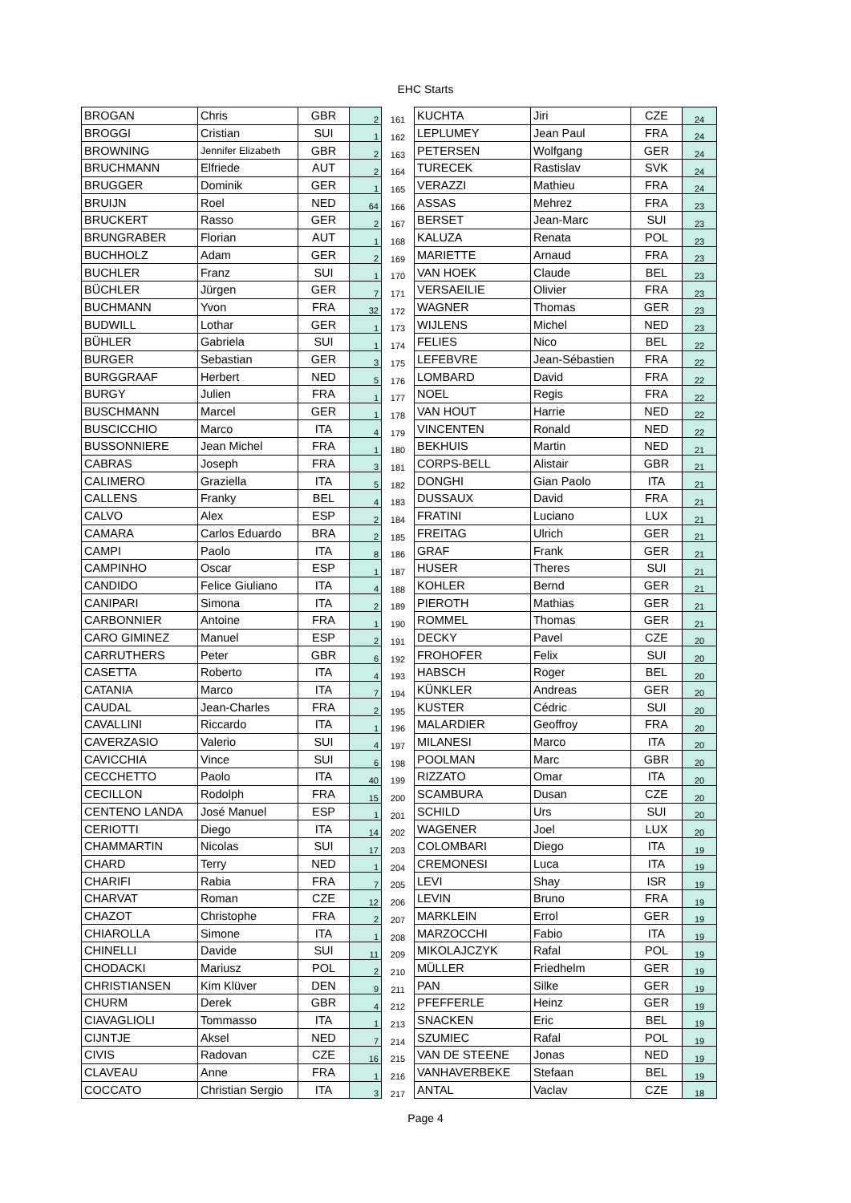EHC Starts
| BROGAN | Chris | GBR | 2 | 161 | KUCHTA | Jiri | CZE | 24 |
| BROGGI | Cristian | SUI | 1 | 162 | LEPLUMEY | Jean Paul | FRA | 24 |
| BROWNING | Jennifer Elizabeth | GBR | 2 | 163 | PETERSEN | Wolfgang | GER | 24 |
| BRUCHMANN | Elfriede | AUT | 2 | 164 | TURECEK | Rastislav | SVK | 24 |
| BRUGGER | Dominik | GER | 1 | 165 | VERAZZI | Mathieu | FRA | 24 |
| BRUIJN | Roel | NED | 64 | 166 | ASSAS | Mehrez | FRA | 23 |
| BRUCKERT | Rasso | GER | 2 | 167 | BERSET | Jean-Marc | SUI | 23 |
| BRUNGRABER | Florian | AUT | 1 | 168 | KALUZA | Renata | POL | 23 |
| BUCHHOLZ | Adam | GER | 2 | 169 | MARIETTE | Arnaud | FRA | 23 |
| BUCHLER | Franz | SUI | 1 | 170 | VAN HOEK | Claude | BEL | 23 |
| BÜCHLER | Jürgen | GER | 7 | 171 | VERSAEILIE | Olivier | FRA | 23 |
| BUCHMANN | Yvon | FRA | 32 | 172 | WAGNER | Thomas | GER | 23 |
| BUDWILL | Lothar | GER | 1 | 173 | WIJLENS | Michel | NED | 23 |
| BÜHLER | Gabriela | SUI | 1 | 174 | FELIES | Nico | BEL | 22 |
| BURGER | Sebastian | GER | 3 | 175 | LEFEBVRE | Jean-Sébastien | FRA | 22 |
| BURGGRAAF | Herbert | NED | 5 | 176 | LOMBARD | David | FRA | 22 |
| BURGY | Julien | FRA | 1 | 177 | NOEL | Regis | FRA | 22 |
| BUSCHMANN | Marcel | GER | 1 | 178 | VAN HOUT | Harrie | NED | 22 |
| BUSCICCHIO | Marco | ITA | 4 | 179 | VINCENTEN | Ronald | NED | 22 |
| BUSSONNIERE | Jean Michel | FRA | 1 | 180 | BEKHUIS | Martin | NED | 21 |
| CABRAS | Joseph | FRA | 3 | 181 | CORPS-BELL | Alistair | GBR | 21 |
| CALIMERO | Graziella | ITA | 5 | 182 | DONGHI | Gian Paolo | ITA | 21 |
| CALLENS | Franky | BEL | 4 | 183 | DUSSAUX | David | FRA | 21 |
| CALVO | Alex | ESP | 2 | 184 | FRATINI | Luciano | LUX | 21 |
| CAMARA | Carlos Eduardo | BRA | 2 | 185 | FREITAG | Ulrich | GER | 21 |
| CAMPI | Paolo | ITA | 8 | 186 | GRAF | Frank | GER | 21 |
| CAMPINHO | Oscar | ESP | 1 | 187 | HUSER | Theres | SUI | 21 |
| CANDIDO | Felice Giuliano | ITA | 4 | 188 | KOHLER | Bernd | GER | 21 |
| CANIPARI | Simona | ITA | 2 | 189 | PIEROTH | Mathias | GER | 21 |
| CARBONNIER | Antoine | FRA | 1 | 190 | ROMMEL | Thomas | GER | 21 |
| CARO GIMINEZ | Manuel | ESP | 2 | 191 | DECKY | Pavel | CZE | 20 |
| CARRUTHERS | Peter | GBR | 6 | 192 | FROHOFER | Felix | SUI | 20 |
| CASETTA | Roberto | ITA | 4 | 193 | HABSCH | Roger | BEL | 20 |
| CATANIA | Marco | ITA | 7 | 194 | KÜNKLER | Andreas | GER | 20 |
| CAUDAL | Jean-Charles | FRA | 2 | 195 | KUSTER | Cédric | SUI | 20 |
| CAVALLINI | Riccardo | ITA | 1 | 196 | MALARDIER | Geoffroy | FRA | 20 |
| CAVERZASIO | Valerio | SUI | 4 | 197 | MILANESI | Marco | ITA | 20 |
| CAVICCHIA | Vince | SUI | 6 | 198 | POOLMAN | Marc | GBR | 20 |
| CECCHETTO | Paolo | ITA | 40 | 199 | RIZZATO | Omar | ITA | 20 |
| CECILLON | Rodolph | FRA | 15 | 200 | SCAMBURA | Dusan | CZE | 20 |
| CENTENO LANDA | José Manuel | ESP | 1 | 201 | SCHILD | Urs | SUI | 20 |
| CERIOTTI | Diego | ITA | 14 | 202 | WAGENER | Joel | LUX | 20 |
| CHAMMARTIN | Nicolas | SUI | 17 | 203 | COLOMBARI | Diego | ITA | 19 |
| CHARD | Terry | NED | 1 | 204 | CREMONESI | Luca | ITA | 19 |
| CHARIFI | Rabia | FRA | 7 | 205 | LEVI | Shay | ISR | 19 |
| CHARVAT | Roman | CZE | 12 | 206 | LEVIN | Bruno | FRA | 19 |
| CHAZOT | Christophe | FRA | 2 | 207 | MARKLEIN | Errol | GER | 19 |
| CHIAROLLA | Simone | ITA | 1 | 208 | MARZOCCHI | Fabio | ITA | 19 |
| CHINELLI | Davide | SUI | 11 | 209 | MIKOLAJCZYK | Rafal | POL | 19 |
| CHODACKI | Mariusz | POL | 2 | 210 | MÜLLER | Friedhelm | GER | 19 |
| CHRISTIANSEN | Kim Klüver | DEN | 9 | 211 | PAN | Silke | GER | 19 |
| CHURM | Derek | GBR | 4 | 212 | PFEFFERLE | Heinz | GER | 19 |
| CIAVAGLIOLI | Tommasso | ITA | 1 | 213 | SNACKEN | Eric | BEL | 19 |
| CIJNTJE | Aksel | NED | 7 | 214 | SZUMIEC | Rafal | POL | 19 |
| CIVIS | Radovan | CZE | 16 | 215 | VAN DE STEENE | Jonas | NED | 19 |
| CLAVEAU | Anne | FRA | 1 | 216 | VANHAVERBEKE | Stefaan | BEL | 19 |
| COCCATO | Christian Sergio | ITA | 3 | 217 | ANTAL | Vaclav | CZE | 18 |
Page 4